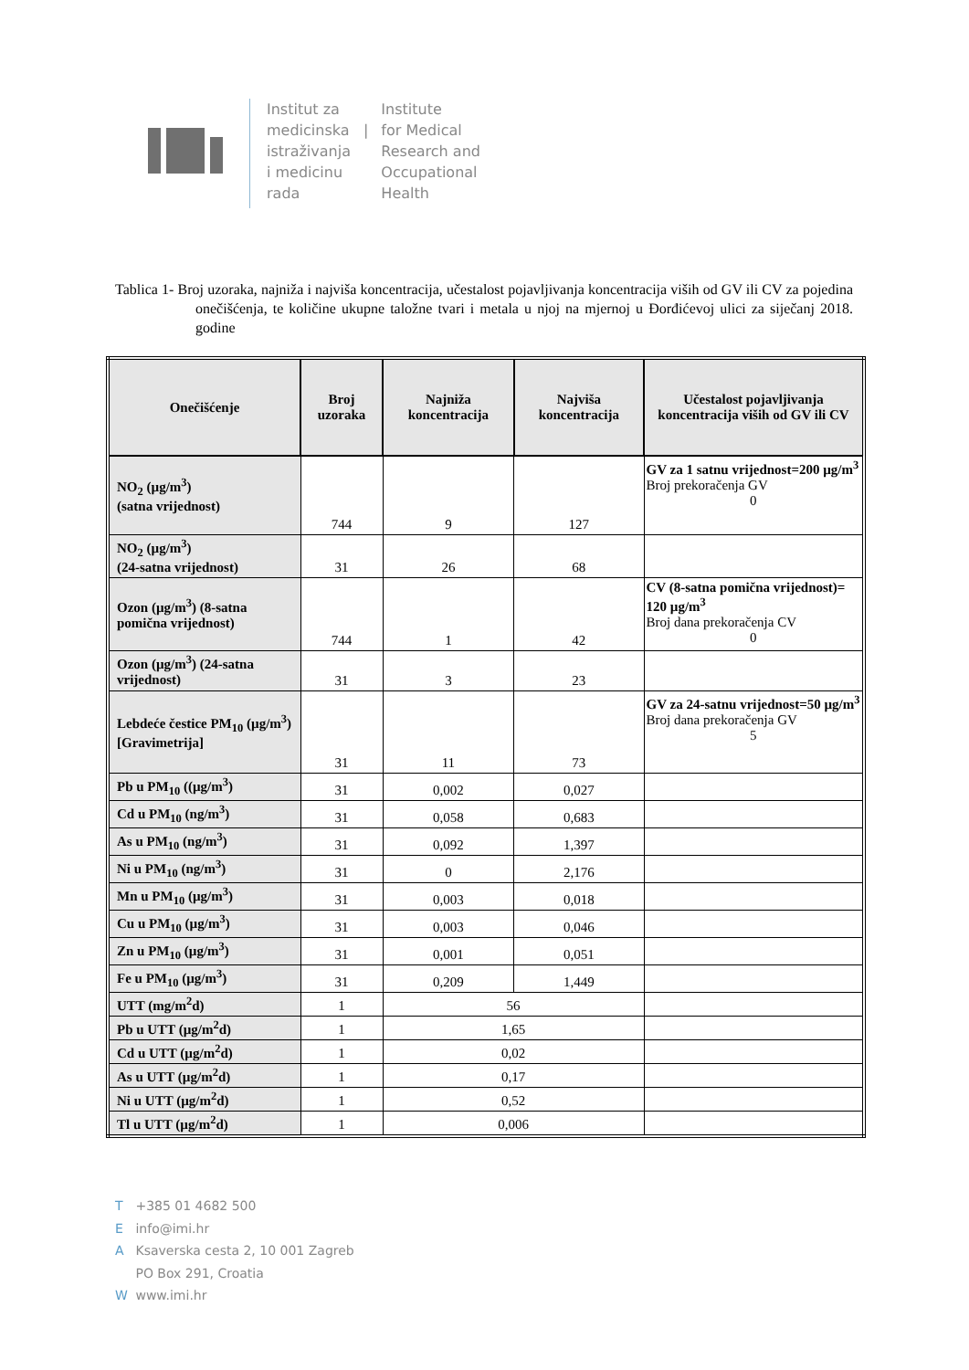Institut za
medicinska
istraživanja
i medicinu
rada
|
Institute
for Medical
Research and
Occupational
Health
Tablica 1- Broj uzoraka, najniža i najviša koncentracija, učestalost pojavljivanja koncentracija viših od GV ili CV za pojedina onečišćenja, te količine ukupne taložne tvari i metala u njoj na mjernoj u Đorđićevoj ulici za siječanj 2018. godine
| Onečišćenje | Broj uzoraka | Najniža koncentracija | Najviša koncentracija | Učestalost pojavljivanja koncentracija viših od GV ili CV |
| --- | --- | --- | --- | --- |
| NO<sub>2</sub> (µg/m<sup>3</sup>) (satna vrijednost) | 744 | 9 | 127 | GV za 1 satnu vrijednost=200 µg/m<sup>3</sup> Broj prekoračenja GV 0 |
| NO<sub>2</sub> (µg/m<sup>3</sup>) (24-satna vrijednost) | 31 | 26 | 68 | |
| Ozon (µg/m<sup>3</sup>) (8-satna pomična vrijednost) | 744 | 1 | 42 | CV (8-satna pomična vrijednost)= 120 µg/m<sup>3</sup> Broj dana prekoračenja CV 0 |
| Ozon (µg/m<sup>3</sup>) (24-satna vrijednost) | 31 | 3 | 23 | |
| Lebdeće čestice PM<sub>10</sub> (µg/m<sup>3</sup>) [Gravimetrija] | 31 | 11 | 73 | GV za 24-satnu vrijednost=50 µg/m<sup>3</sup> Broj dana prekoračenja GV 5 |
| Pb u PM<sub>10</sub> ((µg/m<sup>3</sup>) | 31 | 0,002 | 0,027 | |
| Cd u PM<sub>10</sub> (ng/m<sup>3</sup>) | 31 | 0,058 | 0,683 | |
| As u PM<sub>10</sub> (ng/m<sup>3</sup>) | 31 | 0,092 | 1,397 | |
| Ni u PM<sub>10</sub> (ng/m<sup>3</sup>) | 31 | 0 | 2,176 | |
| Mn u PM<sub>10</sub> (µg/m<sup>3</sup>) | 31 | 0,003 | 0,018 | |
| Cu u PM<sub>10</sub> (µg/m<sup>3</sup>) | 31 | 0,003 | 0,046 | |
| Zn u PM<sub>10</sub> (µg/m<sup>3</sup>) | 31 | 0,001 | 0,051 | |
| Fe u PM<sub>10</sub> (µg/m<sup>3</sup>) | 31 | 0,209 | 1,449 | |
| UTT (mg/m<sup>2</sup>d) | 1 | 56 | | |
| Pb u UTT (µg/m<sup>2</sup>d) | 1 | 1,65 | | |
| Cd u UTT (µg/m<sup>2</sup>d) | 1 | 0,02 | | |
| As u UTT (µg/m<sup>2</sup>d) | 1 | 0,17 | | |
| Ni u UTT (µg/m<sup>2</sup>d) | 1 | 0,52 | | |
| Tl u UTT (µg/m<sup>2</sup>d) | 1 | 0,006 | | |
T +385 01 4682 500
E info@imi.hr
A Ksaverska cesta 2, 10 001 Zagreb
PO Box 291, Croatia
W www.imi.hr